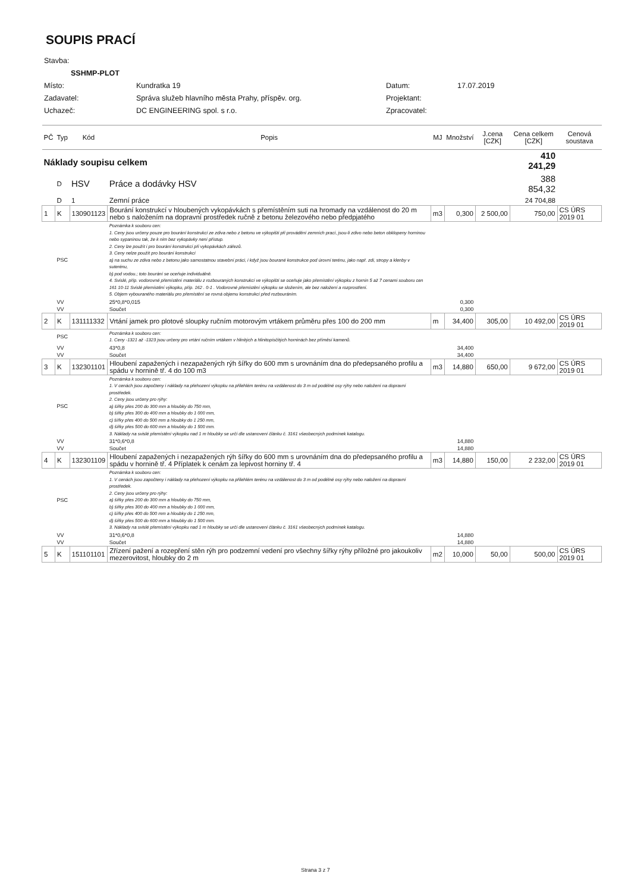SOUPIS PRACÍ
| Stavba: | | | |
| | SSHMP-PLOT | | |
| Místo: | Kundratka 19 | Datum: | 17.07.2019 |
| Zadavatel: | Správa služeb hlavního města Prahy, příspěv. org. | Projektant: | |
| Uchazeč: | DC ENGINEERING spol. s r.o. | Zpracovatel: | |
| PČ | Typ | Kód | Popis | MJ | Množství | J.cena [CZK] | Cena celkem [CZK] | Cenová soustava |
| --- | --- | --- | --- | --- | --- | --- | --- | --- |
| Náklady soupisu celkem | | | | | | | 410 241,29 | |
| | D | HSV | Práce a dodávky HSV | | | | 388 854,32 | |
| | D | 1 | Zemní práce | | | | 24 704,88 | |
| 1 | K | 130901123 | Bourání konstrukcí v hloubených vykopávkách s přemístěním suti na hromady na vzdálenost do 20 m nebo s naložením na dopravní prostředek ručně z betonu železového nebo předpjatého | m3 | 0,300 | 2 500,00 | 750,00 | CS ÚRS 2019 01 |
| | PSC | | Poznámka k souboru cen: 1. Ceny jsou určeny pouze pro bourání konstrukcí ze zdiva nebo z betonu ve výkopišti při provádění zemních prací, jsou-li zdivo nebo beton obklopeny horninou nebo sypaninou tak, že k nim bez vykopávky není přístup. 2. Ceny lze použít i pro bourání konstrukcí při vykopávkách zářezů. 3. Ceny nelze použít pro bourání konstrukcí a) na suchu ze zdiva nebo z betonu jako samostatnou stavební práci, i když jsou bourané konstrukce pod úrovní terénu, jako např. zdi, stropy a klenby v suterénu, b) pod vodou.; toto bourání se oceňuje individuálně. 4. Svislé, příp. vodorovné přemístění materiálu z rozbouraných konstrukcí ve výkopišti se oceňuje jako přemístění výkopku z hornin 5 až 7 cenami souboru cen 161 10-11 Svislé přemístění výkopku, příp. 162 . 0-1 . Vodorovné přemístění výkopku se složením, ale bez naložení a rozprostření. 5. Objem vybouraného materiálu pro přemístění se rovná objemu konstrukcí před rozbouráním. | | | | | |
| | VV | | 25*0,8*0,015 | | 0,300 | | | |
| | VV | | Součet | | 0,300 | | | |
| 2 | K | 131111332 | Vrtání jamek pro plotové sloupky ručním motorovým vrtákem průměru přes 100 do 200 mm | m | 34,400 | 305,00 | 10 492,00 | CS ÚRS 2019 01 |
| | PSC | | Poznámka k souboru cen: 1. Ceny -1321 až -1323 jsou určeny pro vrtání ručním vrtákem v hlinitých a hlinitopísčitých horninách bez příměsí kamenů. | | | | | |
| | VV | | 43*0,8 | | 34,400 | | | |
| | VV | | Součet | | 34,400 | | | |
| 3 | K | 132301101 | Hloubení zapažených i nezapažených rýh šířky do 600 mm s urovnáním dna do předepsaného profilu a spádu v hornině tř. 4 do 100 m3 | m3 | 14,880 | 650,00 | 9 672,00 | CS ÚRS 2019 01 |
| | PSC | | Poznámka k souboru cen: 1. V cenách jsou započteny i náklady na přehození výkopku na přilehlém terénu na vzdálenost do 3 m od podélné osy rýhy nebo naložení na dopravní prostředek. 2. Ceny jsou určeny pro rýhy: a) šířky přes 200 do 300 mm a hloubky do 750 mm, b) šířky přes 300 do 400 mm a hloubky do 1 000 mm, c) šířky přes 400 do 500 mm a hloubky do 1 250 mm, d) šířky přes 500 do 600 mm a hloubky do 1 500 mm. 3. Náklady na svislé přemístění výkopku nad 1 m hloubky se určí dle ustanovení článku č. 3161 všeobecných podmínek katalogu. | | | | | |
| | VV | | 31*0,6*0,8 | | 14,880 | | | |
| | VV | | Součet | | 14,880 | | | |
| 4 | K | 132301109 | Hloubení zapažených i nezapažených rýh šířky do 600 mm s urovnáním dna do předepsaného profilu a spádu v hornině tř. 4 Příplatek k cenám za lepivost horniny tř. 4 | m3 | 14,880 | 150,00 | 2 232,00 | CS ÚRS 2019 01 |
| | PSC | | Poznámka k souboru cen: 1. V cenách jsou započteny i náklady na přehození výkopku na přilehlém terénu na vzdálenost do 3 m od podélné osy rýhy nebo naložení na dopravní prostředek. 2. Ceny jsou určeny pro rýhy: a) šířky přes 200 do 300 mm a hloubky do 750 mm, b) šířky přes 300 do 400 mm a hloubky do 1 000 mm, c) šířky přes 400 do 500 mm a hloubky do 1 250 mm, d) šířky přes 500 do 600 mm a hloubky do 1 500 mm. 3. Náklady na svislé přemístění výkopku nad 1 m hloubky se určí dle ustanovení článku č. 3161 všeobecných podmínek katalogu. | | | | | |
| | VV | | 31*0,6*0,8 | | 14,880 | | | |
| | VV | | Součet | | 14,880 | | | |
| 5 | K | 151101101 | Zřízení pažení a rozepření stěn rýh pro podzemní vedení pro všechny šířky rýhy příložné pro jakoukoliv mezerovitost, hloubky do 2 m | m2 | 10,000 | 50,00 | 500,00 | CS ÚRS 2019 01 |
Strana 3 z 7